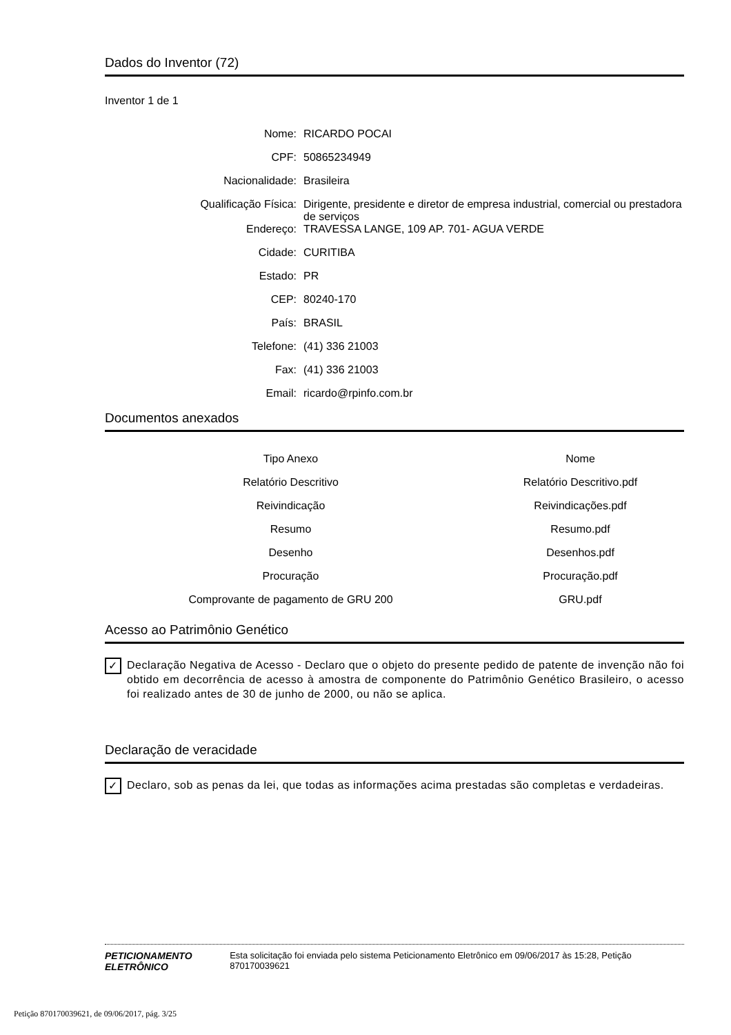Dados do Inventor (72)
Inventor 1 de 1
Nome:
RICARDO POCAI
CPF:
50865234949
Nacionalidade:
Brasileira
Qualificação Física:
Dirigente, presidente e diretor de empresa industrial, comercial ou prestadora de serviços
Endereço:
TRAVESSA LANGE, 109 AP. 701- AGUA VERDE
Cidade:
CURITIBA
Estado:
PR
CEP:
80240-170
País:
BRASIL
Telefone:
(41) 336 21003
Fax:
(41) 336 21003
Email:
ricardo@rpinfo.com.br
Documentos anexados
| Tipo Anexo | Nome |
| --- | --- |
| Relatório Descritivo | Relatório Descritivo.pdf |
| Reivindicação | Reivindicações.pdf |
| Resumo | Resumo.pdf |
| Desenho | Desenhos.pdf |
| Procuração | Procuração.pdf |
| Comprovante de pagamento de GRU 200 | GRU.pdf |
Acesso ao Patrimônio Genético
✓ Declaração Negativa de Acesso - Declaro que o objeto do presente pedido de patente de invenção não foi obtido em decorrência de acesso à amostra de componente do Patrimônio Genético Brasileiro, o acesso foi realizado antes de 30 de junho de 2000, ou não se aplica.
Declaração de veracidade
✓ Declaro, sob as penas da lei, que todas as informações acima prestadas são completas e verdadeiras.
PETICIONAMENTO
ELETRÔNICO
Esta solicitação foi enviada pelo sistema Peticionamento Eletrônico em 09/06/2017 às 15:28, Petição 870170039621
Petição 870170039621, de 09/06/2017, pág. 3/25